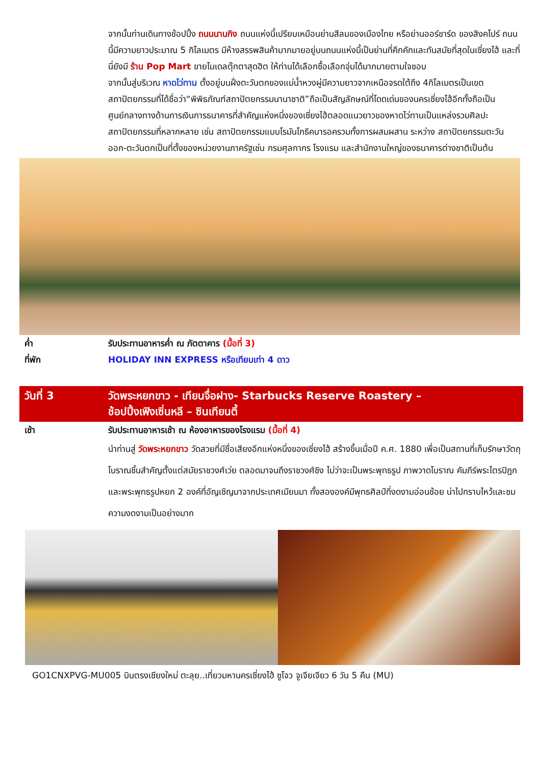จากนั้นท่านเดินทางช้อปปิ้ง ถนนนานกิง ถนนแห่งนี้เปรียบเหมือนย่านสีลมของเมืองไทย หรือย่านออร์ชาร์ด ของสิงคโปร์ ถนนนี้มีความยาวประมาณ 5 กิโลเมตร มีห้างสรรพสินค้ามากมายอยู่บนถนนแห่งนี้เป็นย่านที่คึกคักและทันสมัยที่สุดในเซี่ยงไฮ้ และที่นี่ยังมี ร้าน Pop Mart ขายโมเดลตุ๊กตาสุดฮิต ให้ท่านได้เลือกซื้อเลือกจุ่มได้มากมายตามใจชอบ
จากนั้นสู่บริเวณ หาดไว่ทาน ตั้งอยู่บนฝั่งตะวันตกของแม่น้ำหวงผู่มีความยาวจากเหนือจรดใต้ถึง 4กิโลเมตรเป็นเขตสถาปัตยกรรมที่ได้ชื่อว่า“พิพิธภัณฑ์สถาปัตยกรรมนานาชาติ”ถือเป็นสัญลักษณ์ที่โดดเด่นของนครเซี่ยงไฮ้อีกทั้งถือเป็นศูนย์กลางทางด้านการเงินการธนาคารที่สำคัญแห่งหนึ่งของเซี่ยงไฮ้ตลอดแนวยาวของหาดไว่ทานเป็นแหล่งรวมศิลปะสถาปัตยกรรมที่หลากหลาย เช่น สถาปัตยกรรมแบบโรมันโกธิคบารอครวมทั้งการผสมผสาน ระหว่าง สถาปัตยกรรมตะวันออก-ตะวันตกเป็นที่ตั้งของหน่วยงานภาครัฐเช่น กรมศุลกากร โรงแรม และสำนักงานใหญ่ของธนาคารต่างชาติเป็นต้น
ค่ำ รับประทานอาหารค่ำ ณ ภัตตาคาร (มื้อที่ 3)
ที่พัก HOLIDAY INN EXPRESS หรือเทียบเท่า 4 ดาว
วันที่ 3 วัดพระหยกขาว - เทียนจื่อฝาง- Starbucks Reserve Roastery –
ช้อปปิ้งเฟิงเซิ่นหลี – ซินเทียนตี้
เช้า รับประทานอาหารเช้า ณ ห้องอาหารของโรงแรม (มื้อที่ 4)
นำท่านสู่ วัดพระหยกขาว วัดสวยที่มีชื่อเสียงอีกแห่งหนึ่งของเซี่ยงไฮ้ สร้างขึ้นเมื่อปี ค.ศ. 1880 เพื่อเป็นสถานที่เก็บรักษาวัตถุโบราณชิ้นสำคัญตั้งแต่สมัยราชวงศ์เว่ย ตลอดมาจนถึงราชวงศ์ชิง ไม่ว่าจะเป็นพระพุทธรูป ภาพวาดโบราณ คัมภีร์พระไตรปิฎก และพระพุทธรูปหยก 2 องค์ที่อัญเชิญมาจากประเทศเมียนมา ทั้งสององค์มีพุทธศิลป์ที่งดงามอ่อนช้อย น่าไปกราบไหว้และชมความงดงามเป็นอย่างมาก
GO1CNXPVG-MU005 บินตรงเชียงใหม่ ตะลุย..เที่ยวมหานครเซี่ยงไฮ้ ซูโจว จูเจียเจียว 6 วัน 5 คืน (MU)